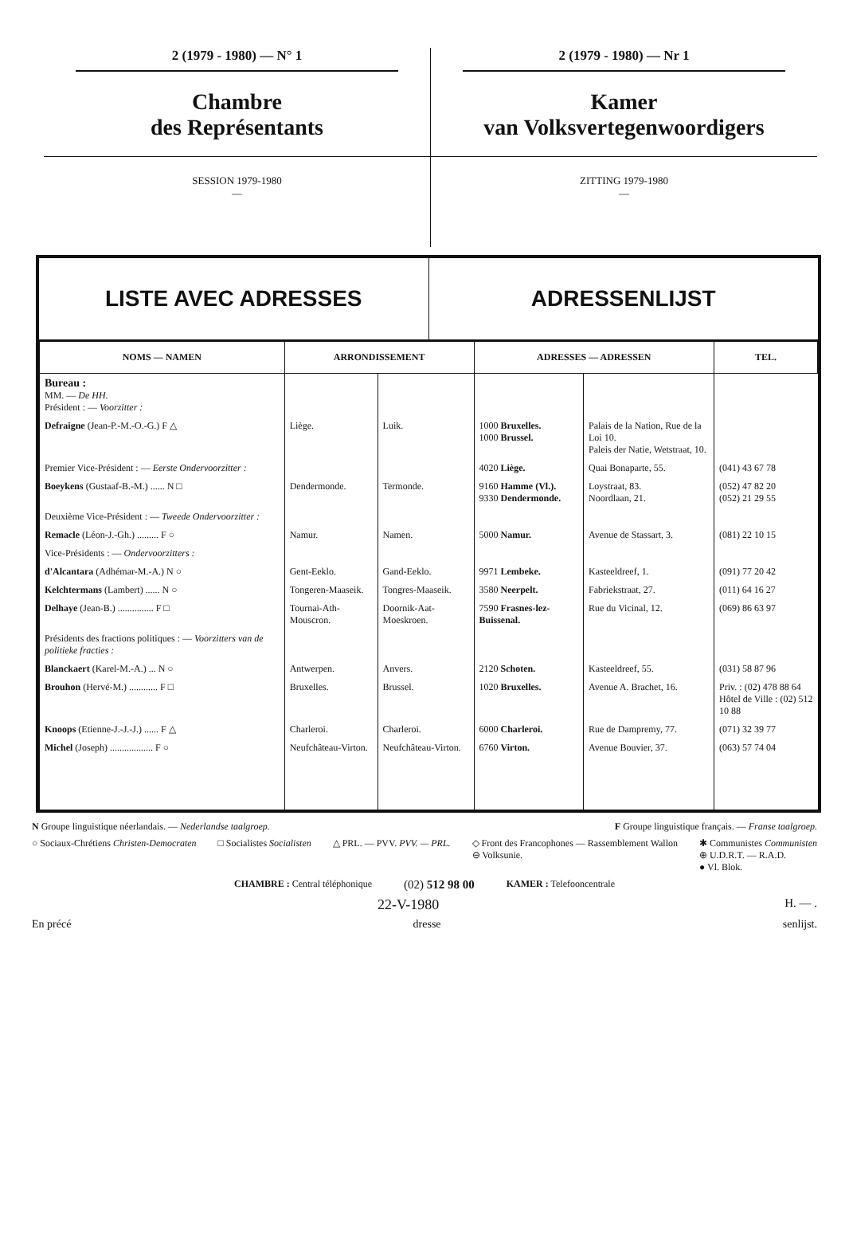2 (1979 - 1980) — N° 1
Chambre
des Représentants
SESSION 1979-1980
—
2 (1979 - 1980) — Nr 1
Kamer
van Volksvertegenwoordigers
ZITTING 1979-1980
—
LISTE AVEC ADRESSES ADRESSENLIJST
| NOMS — NAMEN | ARRONDISSEMENT | | ADRESSES — ADRESSEN | | TEL. |
| --- | --- | --- | --- | --- | --- |
| Bureau : MM. — De HH. Président : — Voorzitter : | | | | | |
| Defraigne (Jean-P.-M.-O.-G.) F △ | Liège. | Luik. | 1000 Bruxelles. 1000 Brussel. | Palais de la Nation, Rue de la Loi 10. Paleis der Natie, Wetstraat, 10. | |
| Premier Vice-Président : — Eerste Ondervoorzitter : | | | 4020 Liège. | Quai Bonaparte, 55. | (041) 43 67 78 |
| Boeykens (Gustaaf-B.-M.) ...... N □ | Dendermonde. | Termonde. | 9160 Hamme (Vl.). 9330 Dendermonde. | Loystraat, 83. Noordlaan, 21. | (052) 47 82 20 (052) 21 29 55 |
| Deuxième Vice-Président : — Tweede Ondervoorzitter : | | | | | |
| Remacle (Léon-J.-Gh.) ......... F ○ | Namur. | Namen. | 5000 Namur. | Avenue de Stassart, 3. | (081) 22 10 15 |
| Vice-Présidents : — Ondervoorzitters : | | | | | |
| d'Alcantara (Adhémar-M.-A.) N ○ | Gent-Eeklo. | Gand-Eeklo. | 9971 Lembeke. | Kasteeldreef, 1. | (091) 77 20 42 |
| Kelchtermans (Lambert) ...... N ○ | Tongeren-Maaseik. | Tongres-Maaseik. | 3580 Neerpelt. | Fabriekstraat, 27. | (011) 64 16 27 |
| Delhaye (Jean-B.) ............... F □ | Tournai-Ath-Mouscron. | Doornik-Aat-Moeskroen. | 7590 Frasnes-lez-Buissenal. | Rue du Vicinal, 12. | (069) 86 63 97 |
| Présidents des fractions politiques : — Voorzitters van de politieke fracties : | | | | | |
| Blanckaert (Karel-M.-A.) ... N ○ | Antwerpen. | Anvers. | 2120 Schoten. | Kasteeldreef, 55. | (031) 58 87 96 |
| Brouhon (Hervé-M.) ............ F □ | Bruxelles. | Brussel. | 1020 Bruxelles. | Avenue A. Brachet, 16. | Priv. : (02) 478 88 64 Hôtel de Ville : (02) 512 10 88 |
| Knoops (Etienne-J.-J.-J.) ...... F △ | Charleroi. | Charleroi. | 6000 Charleroi. | Rue de Dampremy, 77. | (071) 32 39 77 |
| Michel (Joseph) .................. F ○ | Neufchâteau-Virton. | Neufchâteau-Virton. | 6760 Virton. | Avenue Bouvier, 37. | (063) 57 74 04 |
N Groupe linguistique néerlandais. — Nederlandse taalgroep. F Groupe linguistique français. — Franse taalgroep.
○ Sociaux-Chrétiens Christen-Democraten □ Socialistes Socialisten △ PRL. — PVV. PVV. — PRL. ◇ Front des Francophones — Rassemblement Wallon
⊖ Volksunie. ✱ Communistes Communisten
⊕ U.D.R.T. — R.A.D.
● Vl. Blok.
CHAMBRE : Central téléphonique (02) 512 98 00 KAMER : Telefooncentrale
22-V-1980 H. — .
En précé dresse senlijst.